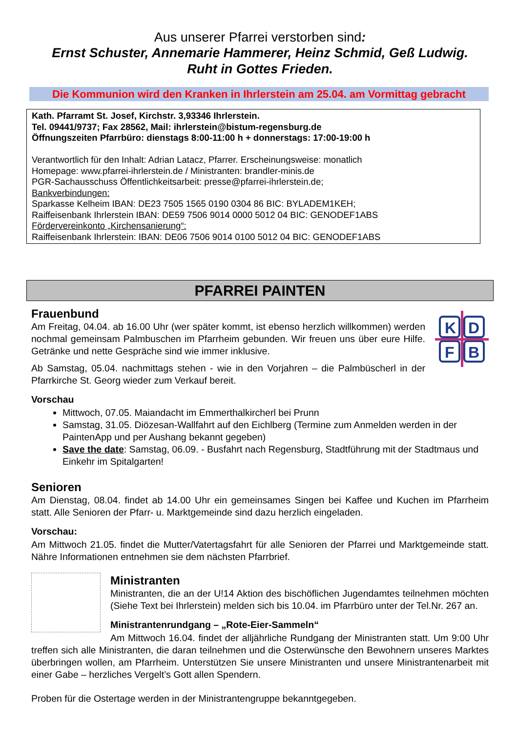Aus unserer Pfarrei verstorben sind:
Ernst Schuster, Annemarie Hammerer, Heinz Schmid, Geß Ludwig.
Ruht in Gottes Frieden.
Die Kommunion wird den Kranken in Ihrlerstein am 25.04. am Vormittag gebracht
Kath. Pfarramt St. Josef, Kirchstr. 3,93346 Ihrlerstein.
Tel. 09441/9737; Fax 28562, Mail: ihrlerstein@bistum-regensburg.de
Öffnungszeiten Pfarrbüro: dienstags 8:00-11:00 h + donnerstags: 17:00-19:00 h
Verantwortlich für den Inhalt: Adrian Latacz, Pfarrer. Erscheinungsweise: monatlich
Homepage: www.pfarrei-ihrlerstein.de / Ministranten: brandler-minis.de
PGR-Sachausschuss Öffentlichkeitsarbeit: presse@pfarrei-ihrlerstein.de;
Bankverbindungen:
Sparkasse Kelheim IBAN: DE23 7505 1565 0190 0304 86 BIC: BYLADEM1KEH;
Raiffeisenbank Ihrlerstein IBAN: DE59 7506 9014 0000 5012 04 BIC: GENODEF1ABS
Fördervereinkonto „Kirchensanierung“:
Raiffeisenbank Ihrlerstein: IBAN: DE06 7506 9014 0100 5012 04 BIC: GENODEF1ABS
PFARREI PAINTEN
K
D
F
B
Frauenbund
Am Freitag, 04.04. ab 16.00 Uhr (wer später kommt, ist ebenso herzlich willkommen) werden nochmal gemeinsam Palmbuschen im Pfarrheim gebunden. Wir freuen uns über eure Hilfe. Getränke und nette Gespräche sind wie immer inklusive.
Ab Samstag, 05.04. nachmittags stehen - wie in den Vorjahren – die Palmbüscherl in der Pfarrkirche St. Georg wieder zum Verkauf bereit.
Vorschau
Mittwoch, 07.05. Maiandacht im Emmerthalkircherl bei Prunn
Samstag, 31.05. Diözesan-Wallfahrt auf den Eichlberg (Termine zum Anmelden werden in der PaintenApp und per Aushang bekannt gegeben)
Save the date: Samstag, 06.09. - Busfahrt nach Regensburg, Stadtführung mit der Stadtmaus und Einkehr im Spitalgarten!
Senioren
Am Dienstag, 08.04. findet ab 14.00 Uhr ein gemeinsames Singen bei Kaffee und Kuchen im Pfarrheim statt. Alle Senioren der Pfarr- u. Marktgemeinde sind dazu herzlich eingeladen.
Vorschau:
Am Mittwoch 21.05. findet die Mutter/Vatertagsfahrt für alle Senioren der Pfarrei und Marktgemeinde statt. Nähre Informationen entnehmen sie dem nächsten Pfarrbrief.
Ministranten
Ministranten, die an der U!14 Aktion des bischöflichen Jugendamtes teilnehmen möchten (Siehe Text bei Ihrlerstein) melden sich bis 10.04. im Pfarrbüro unter der Tel.Nr. 267 an.
Ministrantenrundgang – „Rote-Eier-Sammeln“
Am Mittwoch 16.04. findet der alljährliche Rundgang der Ministranten statt. Um 9:00 Uhr treffen sich alle Ministranten, die daran teilnehmen und die Osterwünsche den Bewohnern unseres Marktes überbringen wollen, am Pfarrheim. Unterstützen Sie unsere Ministranten und unsere Ministrantenarbeit mit einer Gabe – herzliches Vergelt’s Gott allen Spendern.
Proben für die Ostertage werden in der Ministrantengruppe bekanntgegeben.